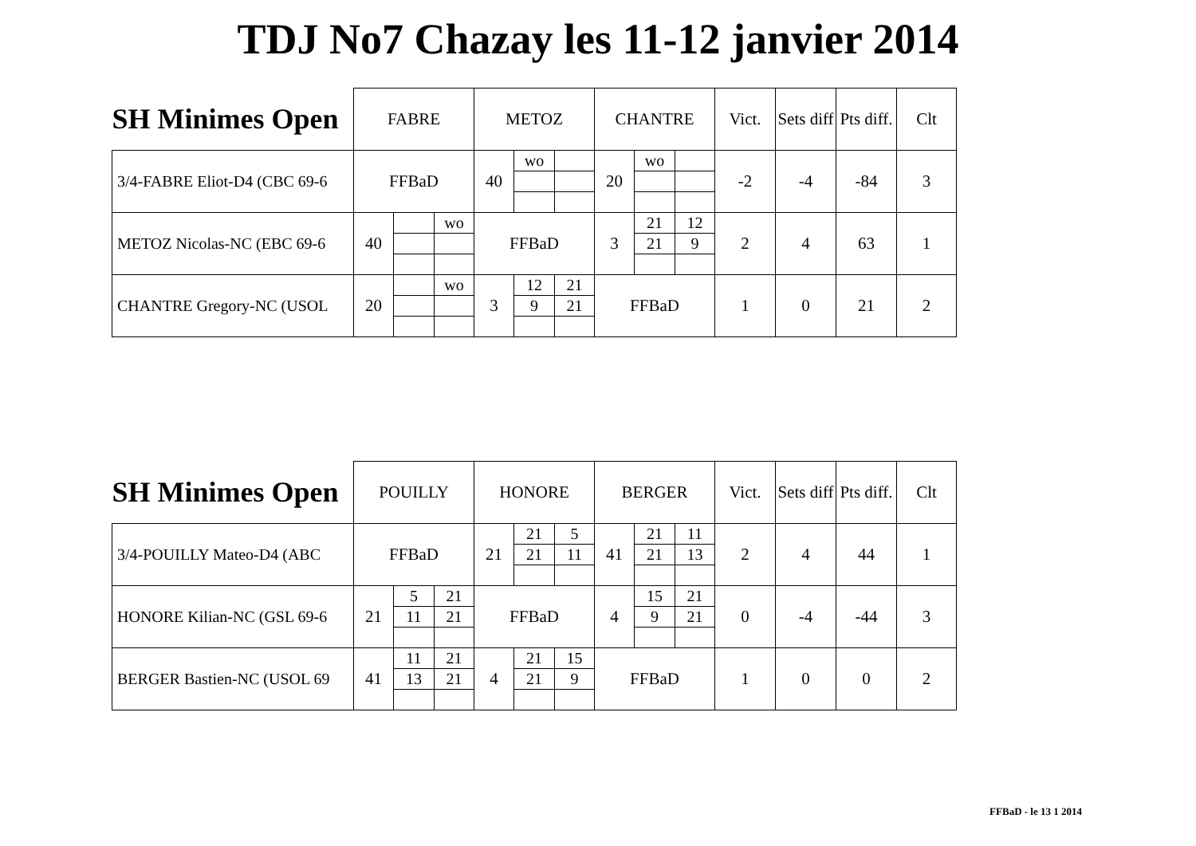TDJ No7 Chazay les 11-12 janvier 2014
| SH Minimes Open | FABRE | | | METOZ | | | CHANTRE | | | Vict. | Sets diff | Pts diff. | Clt |
| --- | --- | --- | --- | --- | --- | --- | --- | --- | --- | --- | --- | --- | --- |
| 3/4-FABRE Eliot-D4 (CBC 69-6 | FFBaD | | | 40 | wo | | 20 | wo | | -2 | -4 | -84 | 3 |
| METOZ Nicolas-NC (EBC 69-6 | 40 | | wo | FFBaD | | | 3 | 21 | 12 | 2 | 4 | 63 | 1 |
| | | | | | | | | 21 | 9 | | | | |
| CHANTRE Gregory-NC (USOL | 20 | | wo | 3 | 12 | 21 | FFBaD | | | 1 | 0 | 21 | 2 |
| | | | | | 9 | 21 | | | | | | | |
| SH Minimes Open | POUILLY | | | HONORE | | | BERGER | | | Vict. | Sets diff | Pts diff. | Clt |
| --- | --- | --- | --- | --- | --- | --- | --- | --- | --- | --- | --- | --- | --- |
| 3/4-POUILLY Mateo-D4 (ABC | FFBaD | | | 21 | 21 | 5 | 41 | 21 | 11 | 2 | 4 | 44 | 1 |
| | | | | | 21 | 11 | | 21 | 13 | | | | |
| HONORE Kilian-NC (GSL 69-6 | 21 | 5 | 21 | FFBaD | | | 4 | 15 | 21 | 0 | -4 | -44 | 3 |
| | | 11 | 21 | | | | | 9 | 21 | | | | |
| BERGER Bastien-NC (USOL 69 | 41 | 11 | 21 | 4 | 21 | 15 | FFBaD | | | 1 | 0 | 0 | 2 |
| | | 13 | 21 | | 21 | 9 | | | | | | | |
FFBaD - le 13 1 2014